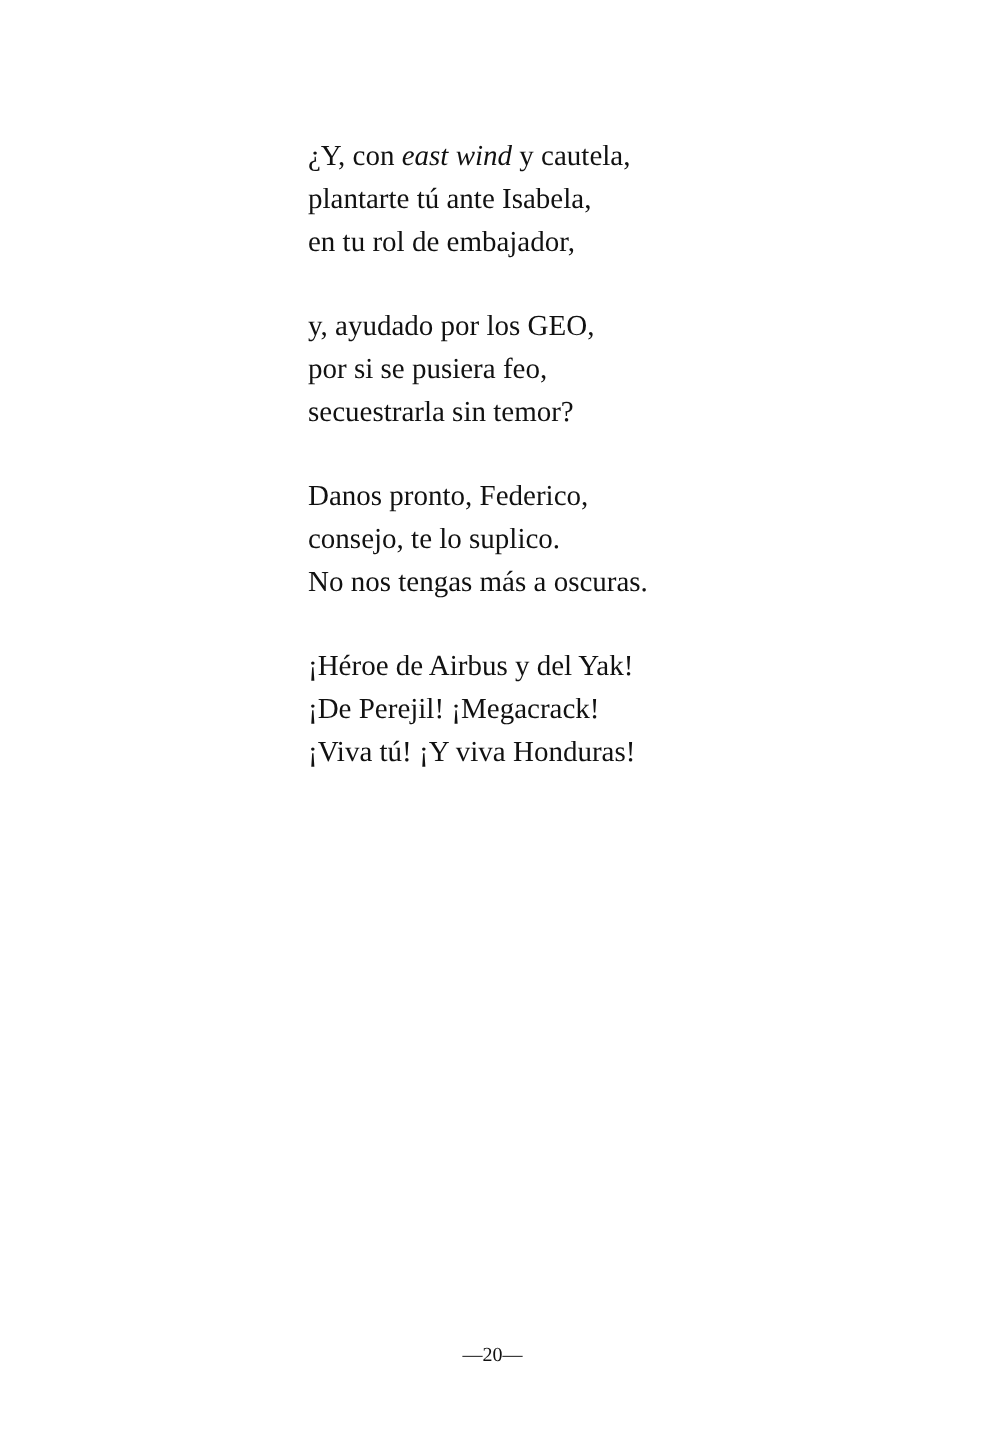¿Y, con east wind y cautela,
plantarte tú ante Isabela,
en tu rol de embajador,
y, ayudado por los GEO,
por si se pusiera feo,
secuestrarla sin temor?
Danos pronto, Federico,
consejo, te lo suplico.
No nos tengas más a oscuras.
¡Héroe de Airbus y del Yak!
¡De Perejil! ¡Megacrack!
¡Viva tú! ¡Y viva Honduras!
—20—